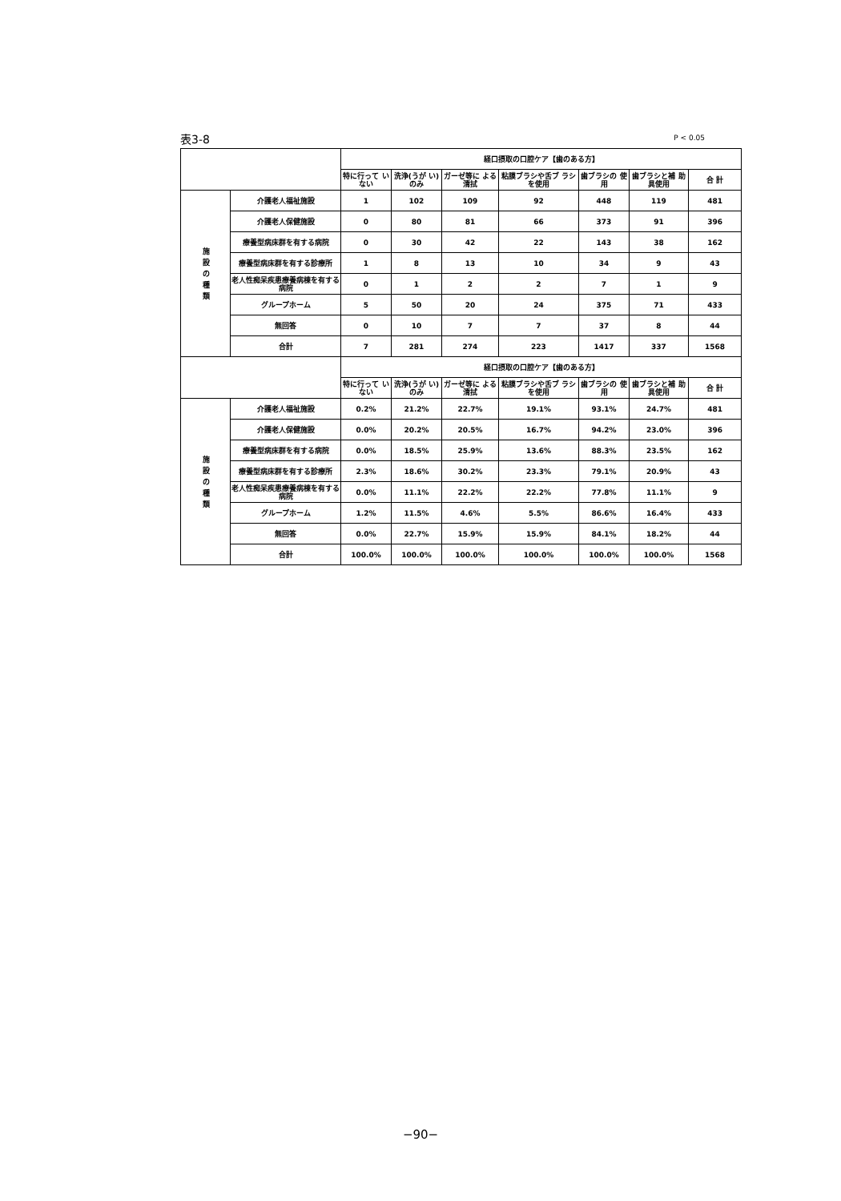表3-8 P < 0.05
| | | 経口摂取の口腔ケア【歯のある方】 | | | | | | |
| --- | --- | --- | --- | --- | --- | --- | --- | --- |
| | | 特に行って いない | 洗浄(うが い)のみ | ガーゼ等に よる清拭 | 粘膜ブラシや舌ブ ラシを使用 | 歯ブラシの 使用 | 歯ブラシと補 助具使用 | 合 計 |
| 施設の種類 | 介護老人福祉施設 | 1 | 102 | 109 | 92 | 448 | 119 | 481 |
| | 介護老人保健施設 | 0 | 80 | 81 | 66 | 373 | 91 | 396 |
| | 療養型病床群を有する病院 | 0 | 30 | 42 | 22 | 143 | 38 | 162 |
| | 療養型病床群を有する診療所 | 1 | 8 | 13 | 10 | 34 | 9 | 43 |
| | 老人性痴呆疾患療養病棟を有する病院 | 0 | 1 | 2 | 2 | 7 | 1 | 9 |
| | グループホーム | 5 | 50 | 20 | 24 | 375 | 71 | 433 |
| | 無回答 | 0 | 10 | 7 | 7 | 37 | 8 | 44 |
| | 合計 | 7 | 281 | 274 | 223 | 1417 | 337 | 1568 |
| | | 経口摂取の口腔ケア【歯のある方】 | | | | | | |
| | | 特に行って いない | 洗浄(うが い)のみ | ガーゼ等に よる清拭 | 粘膜ブラシや舌ブ ラシを使用 | 歯ブラシの 使用 | 歯ブラシと補 助具使用 | 合 計 |
| 施設の種類 | 介護老人福祉施設 | 0.2% | 21.2% | 22.7% | 19.1% | 93.1% | 24.7% | 481 |
| | 介護老人保健施設 | 0.0% | 20.2% | 20.5% | 16.7% | 94.2% | 23.0% | 396 |
| | 療養型病床群を有する病院 | 0.0% | 18.5% | 25.9% | 13.6% | 88.3% | 23.5% | 162 |
| | 療養型病床群を有する診療所 | 2.3% | 18.6% | 30.2% | 23.3% | 79.1% | 20.9% | 43 |
| | 老人性痴呆疾患療養病棟を有する病院 | 0.0% | 11.1% | 22.2% | 22.2% | 77.8% | 11.1% | 9 |
| | グループホーム | 1.2% | 11.5% | 4.6% | 5.5% | 86.6% | 16.4% | 433 |
| | 無回答 | 0.0% | 22.7% | 15.9% | 15.9% | 84.1% | 18.2% | 44 |
| | 合計 | 100.0% | 100.0% | 100.0% | 100.0% | 100.0% | 100.0% | 1568 |
−90−